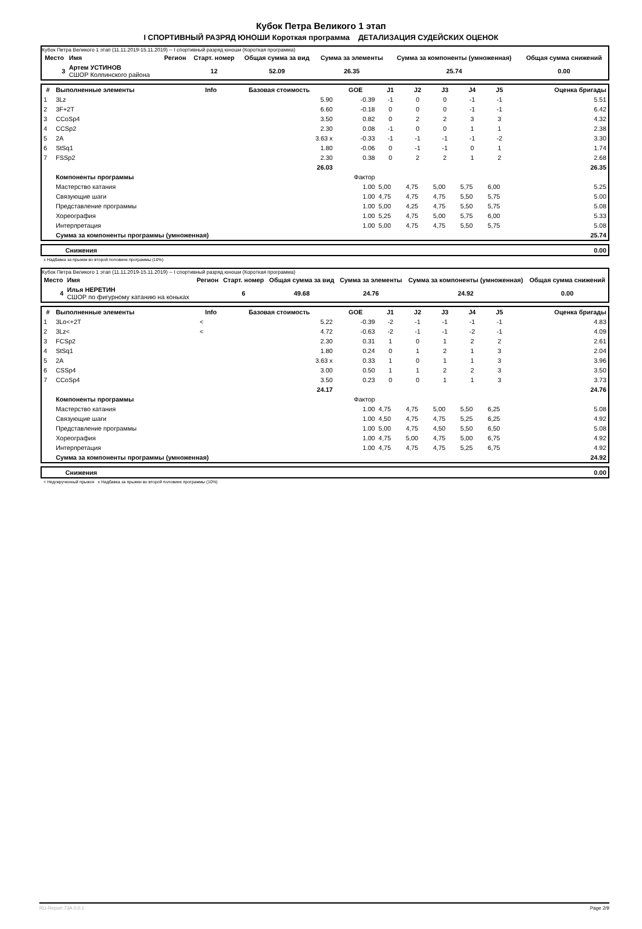Кубок Петра Великого 1 этап
I СПОРТИВНЫЙ РАЗРЯД ЮНОШИ Короткая программа ДЕТАЛИЗАЦИЯ СУДЕЙСКИХ ОЦЕНОК
Кубок Петра Великого 1 этап (11.11.2019-15.11.2019) -- I спортивный разряд юноши (Короткая программа)
| Место | Имя | Регион | Старт. номер | Общая сумма за вид | Сумма за элементы | Сумма за компоненты (умноженная) | Общая сумма снижений |
| --- | --- | --- | --- | --- | --- | --- | --- |
| 3 | Артем УСТИНОВ СШОР Колпинского района | | 12 | 52.09 | 26.35 | 25.74 | 0.00 |
| # | Выполненные элементы | Info | Базовая стоимость | GOE | J1 | J2 | J3 | J4 | J5 | Оценка бригады |
| --- | --- | --- | --- | --- | --- | --- | --- | --- | --- | --- |
| 1 | 3Lz | | 5.90 | -0.39 | -1 | 0 | 0 | -1 | -1 | 5.51 |
| 2 | 3F+2T | | 6.60 | -0.18 | 0 | 0 | 0 | -1 | -1 | 6.42 |
| 3 | CCoSp4 | | 3.50 | 0.82 | 0 | 2 | 2 | 3 | 3 | 4.32 |
| 4 | CCSp2 | | 2.30 | 0.08 | -1 | 0 | 0 | 1 | 1 | 2.38 |
| 5 | 2A | | 3.63 x | -0.33 | -1 | -1 | -1 | -1 | -2 | 3.30 |
| 6 | StSq1 | | 1.80 | -0.06 | 0 | -1 | -1 | 0 | 1 | 1.74 |
| 7 | FSSp2 | | 2.30 | 0.38 | 0 | 2 | 2 | 1 | 2 | 2.68 |
| | | | 26.03 | | | | | | | 26.35 |
| | Компоненты программы | | | Фактор | | | | | | |
| | Мастерство катания | | | 1.00 | 5,00 | 4,75 | 5,00 | 5,75 | 6,00 | 5.25 |
| | Связующие шаги | | | 1.00 | 4,75 | 4,75 | 4,75 | 5,50 | 5,75 | 5.00 |
| | Представление программы | | | 1.00 | 5,00 | 4,25 | 4,75 | 5,50 | 5,75 | 5.08 |
| | Хореография | | | 1.00 | 5,25 | 4,75 | 5,00 | 5,75 | 6,00 | 5.33 |
| | Интерпретация | | | 1.00 | 5,00 | 4,75 | 4,75 | 5,50 | 5,75 | 5.08 |
| | Сумма за компоненты программы (умноженная) | | | | | | | | | 25.74 |
| | Снижения | 0.00 |
x Надбавка за прыжки во второй половине программы (10%)
Кубок Петра Великого 1 этап (11.11.2019-15.11.2019) -- I спортивный разряд юноши (Короткая программа)
| Место | Имя | Регион | Старт. номер | Общая сумма за вид | Сумма за элементы | Сумма за компоненты (умноженная) | Общая сумма снижений |
| --- | --- | --- | --- | --- | --- | --- | --- |
| 4 | Илья НЕРЕТИН СШОР по фигурному катанию на коньках | | 6 | 49.68 | 24.76 | 24.92 | 0.00 |
| # | Выполненные элементы | Info | Базовая стоимость | GOE | J1 | J2 | J3 | J4 | J5 | Оценка бригады |
| --- | --- | --- | --- | --- | --- | --- | --- | --- | --- | --- |
| 1 | 3Lo<+2T | < | 5.22 | -0.39 | -2 | -1 | -1 | -1 | -1 | 4.83 |
| 2 | 3Lz< | < | 4.72 | -0.63 | -2 | -1 | -1 | -2 | -1 | 4.09 |
| 3 | FCSp2 | | 2.30 | 0.31 | 1 | 0 | 1 | 2 | 2 | 2.61 |
| 4 | StSq1 | | 1.80 | 0.24 | 0 | 1 | 2 | 1 | 3 | 2.04 |
| 5 | 2A | | 3.63 x | 0.33 | 1 | 0 | 1 | 1 | 3 | 3.96 |
| 6 | CSSp4 | | 3.00 | 0.50 | 1 | 1 | 2 | 2 | 3 | 3.50 |
| 7 | CCoSp4 | | 3.50 | 0.23 | 0 | 0 | 1 | 1 | 3 | 3.73 |
| | | | 24.17 | | | | | | | 24.76 |
| | Компоненты программы | | | Фактор | | | | | | |
| | Мастерство катания | | | 1.00 | 4,75 | 4,75 | 5,00 | 5,50 | 6,25 | 5.08 |
| | Связующие шаги | | | 1.00 | 4,50 | 4,75 | 4,75 | 5,25 | 6,25 | 4.92 |
| | Представление программы | | | 1.00 | 5,00 | 4,75 | 4,50 | 5,50 | 6,50 | 5.08 |
| | Хореография | | | 1.00 | 4,75 | 5,00 | 4,75 | 5,00 | 6,75 | 4.92 |
| | Интерпретация | | | 1.00 | 4,75 | 4,75 | 4,75 | 5,25 | 6,75 | 4.92 |
| | Сумма за компоненты программы (умноженная) | | | | | | | | | 24.92 |
| | Снижения | 0.00 |
< Недокрученный прыжок x Надбавка за прыжки во второй половине программы (10%)
RU-Report 73A 0.0.1 Page 2/9